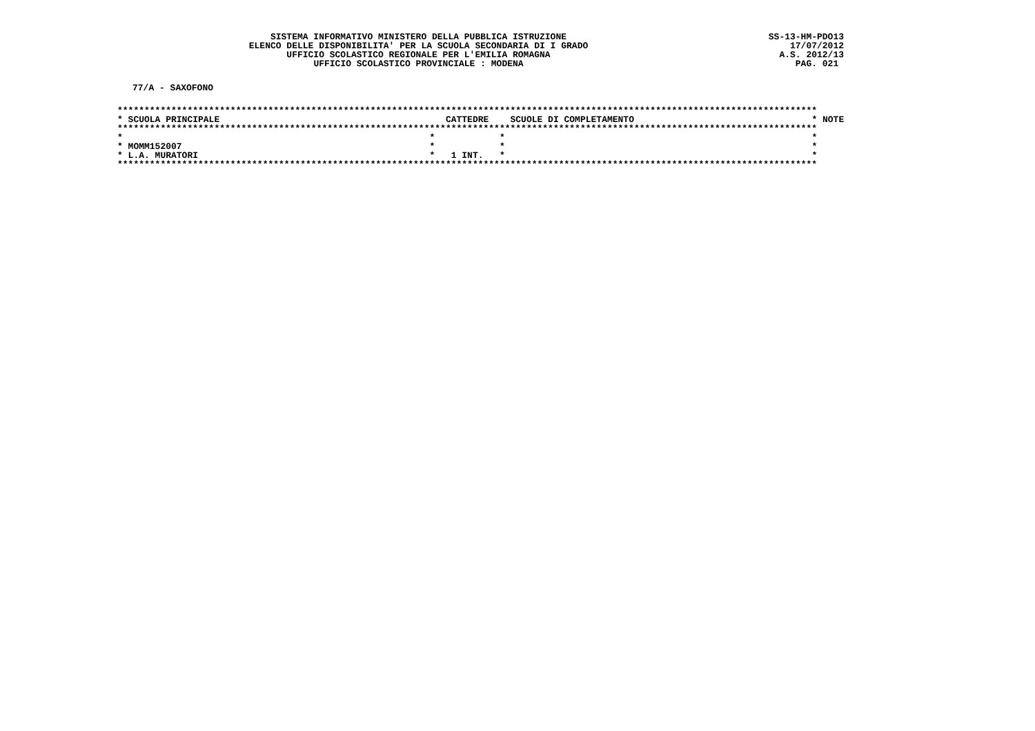SISTEMA INFORMATIVO MINISTERO DELLA PUBBLICA ISTRUZIONE
ELENCO DELLE DISPONIBILITA' PER LA SCUOLA SECONDARIA DI I GRADO
UFFICIO SCOLASTICO REGIONALE PER L'EMILIA ROMAGNA
UFFICIO SCOLASTICO PROVINCIALE : MODENA
SS-13-HM-PDO13
17/07/2012
A.S. 2012/13
PAG. 021
77/A - SAXOFONO
| ********************************************************************************************************************************** | | | |
| * SCUOLA PRINCIPALE | CATTEDRE | SCUOLE DI COMPLETAMENTO | * NOTE |
| ********************************************************************************************************************************** | | | |
| * | * | * | * |
| * MOMM152007 | * | * | * |
| * L.A. MURATORI | * 1 INT. | * | * |
| ********************************************************************************************************************************** | | | |